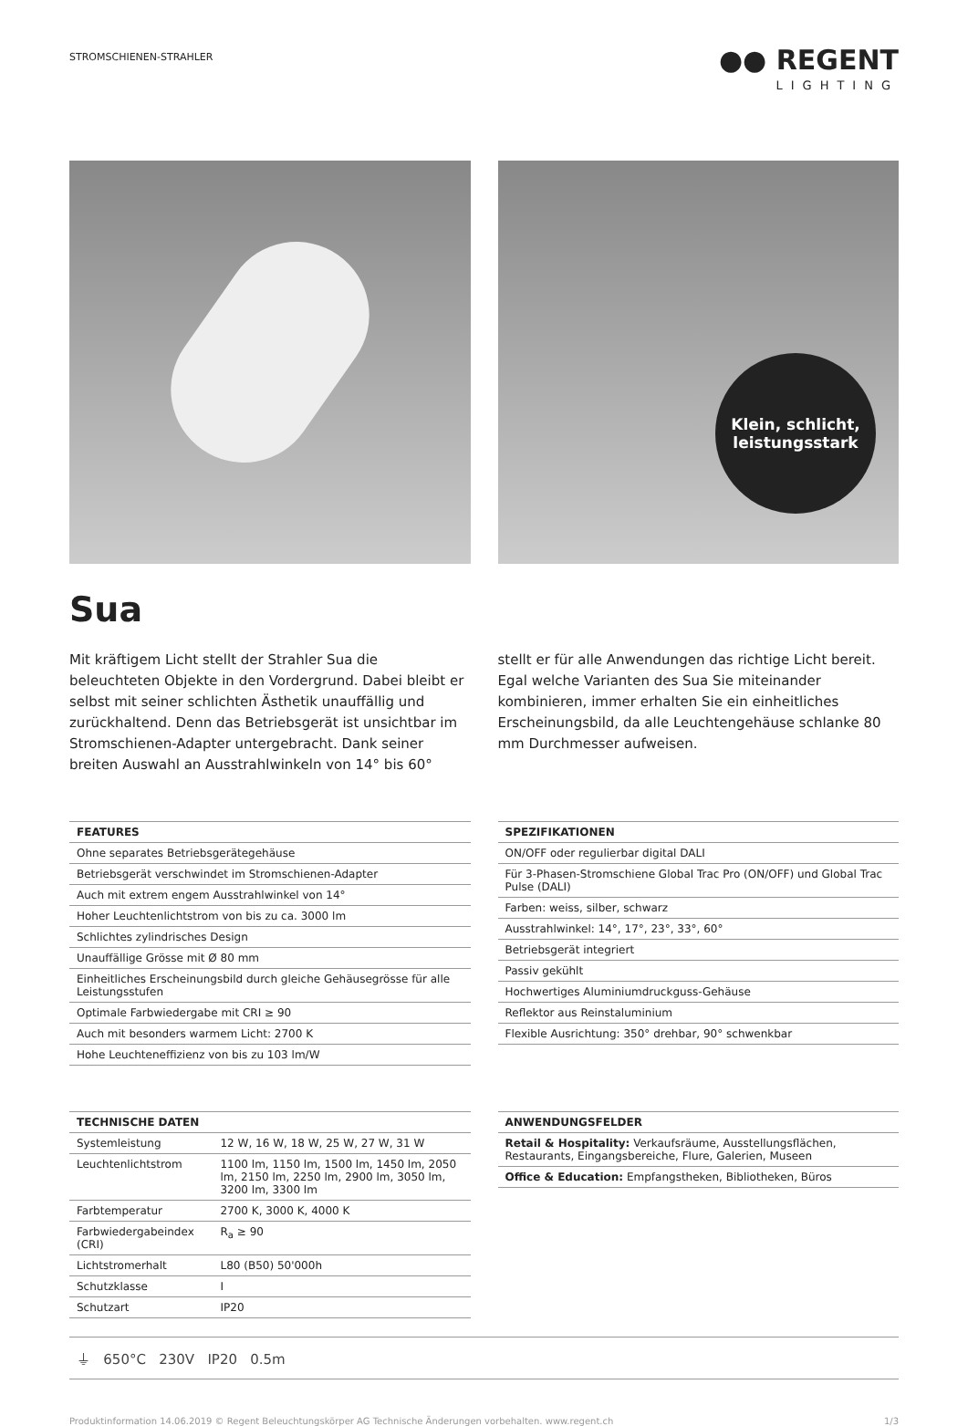STROMSCHIENEN-STRAHLER
●● REGENT
LIGHTING
Klein, schlicht,
leistungsstark
Sua
Mit kräftigem Licht stellt der Strahler Sua die beleuchteten Objekte in den Vordergrund. Dabei bleibt er selbst mit seiner schlichten Ästhetik unauffällig und zurückhaltend. Denn das Betriebsgerät ist unsichtbar im Stromschienen-Adapter untergebracht. Dank seiner breiten Auswahl an Ausstrahlwinkeln von 14° bis 60° stellt er für alle Anwendungen das richtige Licht bereit. Egal welche Varianten des Sua Sie miteinander kombinieren, immer erhalten Sie ein einheitliches Erscheinungsbild, da alle Leuchtengehäuse schlanke 80 mm Durchmesser aufweisen.
| FEATURES |
| --- |
| Ohne separates Betriebsgerätegehäuse |
| Betriebsgerät verschwindet im Stromschienen-Adapter |
| Auch mit extrem engem Ausstrahlwinkel von 14° |
| Hoher Leuchtenlichtstrom von bis zu ca. 3000 lm |
| Schlichtes zylindrisches Design |
| Unauffällige Grösse mit Ø 80 mm |
| Einheitliches Erscheinungsbild durch gleiche Gehäusegrösse für alle Leistungsstufen |
| Optimale Farbwiedergabe mit CRI ≥ 90 |
| Auch mit besonders warmem Licht: 2700 K |
| Hohe Leuchteneffizienz von bis zu 103 lm/W |
| SPEZIFIKATIONEN |
| --- |
| ON/OFF oder regulierbar digital DALI |
| Für 3-Phasen-Stromschiene Global Trac Pro (ON/OFF) und Global Trac Pulse (DALI) |
| Farben: weiss, silber, schwarz |
| Ausstrahlwinkel: 14°, 17°, 23°, 33°, 60° |
| Betriebsgerät integriert |
| Passiv gekühlt |
| Hochwertiges Aluminiumdruckguss-Gehäuse |
| Reflektor aus Reinstaluminium |
| Flexible Ausrichtung: 350° drehbar, 90° schwenkbar |
| TECHNISCHE DATEN | |
| --- | --- |
| Systemleistung | 12 W, 16 W, 18 W, 25 W, 27 W, 31 W |
| Leuchtenlichtstrom | 1100 lm, 1150 lm, 1500 lm, 1450 lm, 2050 lm, 2150 lm, 2250 lm, 2900 lm, 3050 lm, 3200 lm, 3300 lm |
| Farbtemperatur | 2700 K, 3000 K, 4000 K |
| Farbwiedergabeindex (CRI) | R<sub>a</sub> ≥ 90 |
| Lichtstromerhalt | L80 (B50) 50'000h |
| Schutzklasse | I |
| Schutzart | IP20 |
| ANWENDUNGSFELDER |
| --- |
| Retail & Hospitality: Verkaufsräume, Ausstellungsflächen, Restaurants, Eingangsbereiche, Flure, Galerien, Museen |
| Office & Education: Empfangstheken, Bibliotheken, Büros |
⏚ 650°C 230V IP20 0.5m
Produktinformation 14.06.2019 © Regent Beleuchtungskörper AG Technische Änderungen vorbehalten. www.regent.ch 1/3